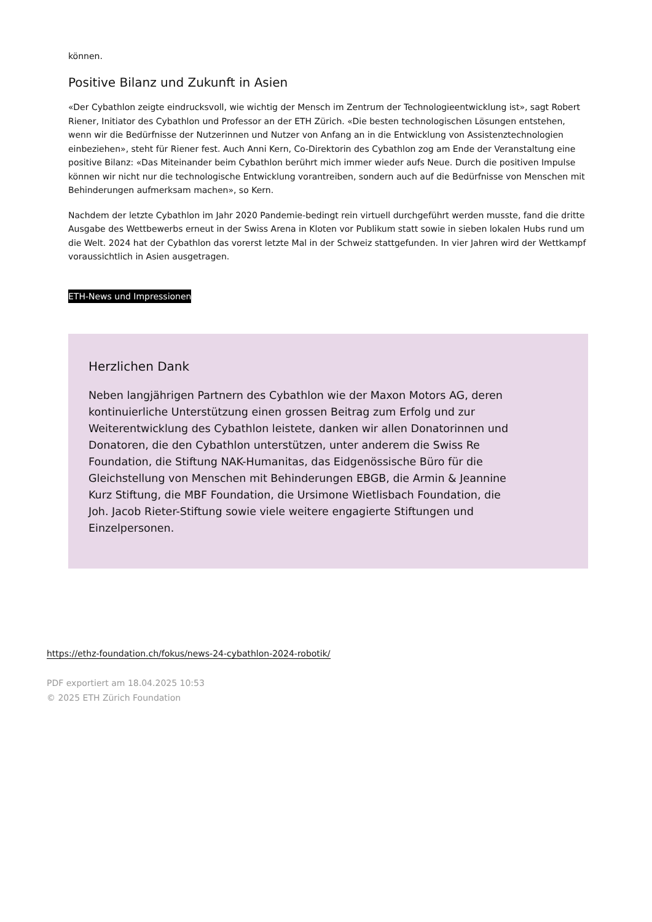können.
Positive Bilanz und Zukunft in Asien
«Der Cybathlon zeigte eindrucksvoll, wie wichtig der Mensch im Zentrum der Technologieentwicklung ist», sagt Robert Riener, Initiator des Cybathlon und Professor an der ETH Zürich. «Die besten technologischen Lösungen entstehen, wenn wir die Bedürfnisse der Nutzerinnen und Nutzer von Anfang an in die Entwicklung von Assistenztechnologien einbeziehen», steht für Riener fest. Auch Anni Kern, Co-Direktorin des Cybathlon zog am Ende der Veranstaltung eine positive Bilanz: «Das Miteinander beim Cybathlon berührt mich immer wieder aufs Neue. Durch die positiven Impulse können wir nicht nur die technologische Entwicklung vorantreiben, sondern auch auf die Bedürfnisse von Menschen mit Behinderungen aufmerksam machen», so Kern.
Nachdem der letzte Cybathlon im Jahr 2020 Pandemie-bedingt rein virtuell durchgeführt werden musste, fand die dritte Ausgabe des Wettbewerbs erneut in der Swiss Arena in Kloten vor Publikum statt sowie in sieben lokalen Hubs rund um die Welt. 2024 hat der Cybathlon das vorerst letzte Mal in der Schweiz stattgefunden. In vier Jahren wird der Wettkampf voraussichtlich in Asien ausgetragen.
ETH-News und Impressionen
Herzlichen Dank
Neben langjährigen Partnern des Cybathlon wie der Maxon Motors AG, deren kontinuierliche Unterstützung einen grossen Beitrag zum Erfolg und zur Weiterentwicklung des Cybathlon leistete, danken wir allen Donatorinnen und Donatoren, die den Cybathlon unterstützen, unter anderem die Swiss Re Foundation, die Stiftung NAK-Humanitas, das Eidgenössische Büro für die Gleichstellung von Menschen mit Behinderungen EBGB, die Armin & Jeannine Kurz Stiftung, die MBF Foundation, die Ursimone Wietlisbach Foundation, die Joh. Jacob Rieter-Stiftung sowie viele weitere engagierte Stiftungen und Einzelpersonen.
https://ethz-foundation.ch/fokus/news-24-cybathlon-2024-robotik/
PDF exportiert am 18.04.2025 10:53
© 2025 ETH Zürich Foundation